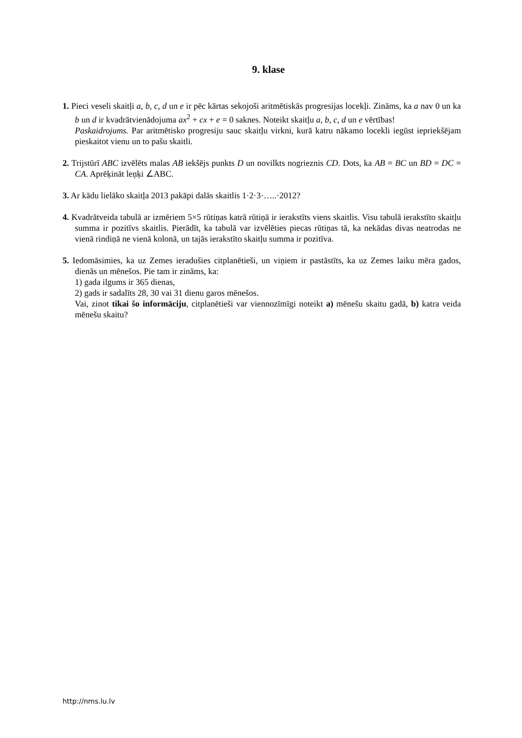9. klase
1. Pieci veseli skaitļi a, b, c, d un e ir pēc kārtas sekojoši aritmētiskās progresijas locekļi. Zināms, ka a nav 0 un ka b un d ir kvadrātvienādojuma ax<sup>2</sup> + cx + e = 0 saknes. Noteikt skaitļu a, b, c, d un e vērtības!
Paskaidrojums. Par aritmētisko progresiju sauc skaitļu virkni, kurā katru nākamo locekli iegūst iepriekšējam pieskaitot vienu un to pašu skaitli.
2. Trijstūrī ABC izvēlēts malas AB iekšējs punkts D un novilkts nogrieznis CD. Dots, ka AB = BC un BD = DC = CA. Aprēķināt leņķi ∠ABC.
3. Ar kādu lielāko skaitļa 2013 pakāpi dalās skaitlis 1·2·3·…..·2012?
4. Kvadrātveida tabulā ar izmēriem 5×5 rūtiņas katrā rūtiņā ir ierakstīts viens skaitlis. Visu tabulā ierakstīto skaitļu summa ir pozitīvs skaitlis. Pierādīt, ka tabulā var izvēlēties piecas rūtiņas tā, ka nekādas divas neatrodas ne vienā rindiņā ne vienā kolonā, un tajās ierakstīto skaitļu summa ir pozitīva.
5. Iedomāsimies, ka uz Zemes ieradušies citplanētieši, un viņiem ir pastāstīts, ka uz Zemes laiku mēra gados, dienās un mēnešos. Pie tam ir zināms, ka:
1) gada ilgums ir 365 dienas,
2) gads ir sadalīts 28, 30 vai 31 dienu garos mēnešos.
Vai, zinot tikai šo informāciju, citplanētieši var viennozīmīgi noteikt a) mēnešu skaitu gadā, b) katra veida mēnešu skaitu?
http://nms.lu.lv